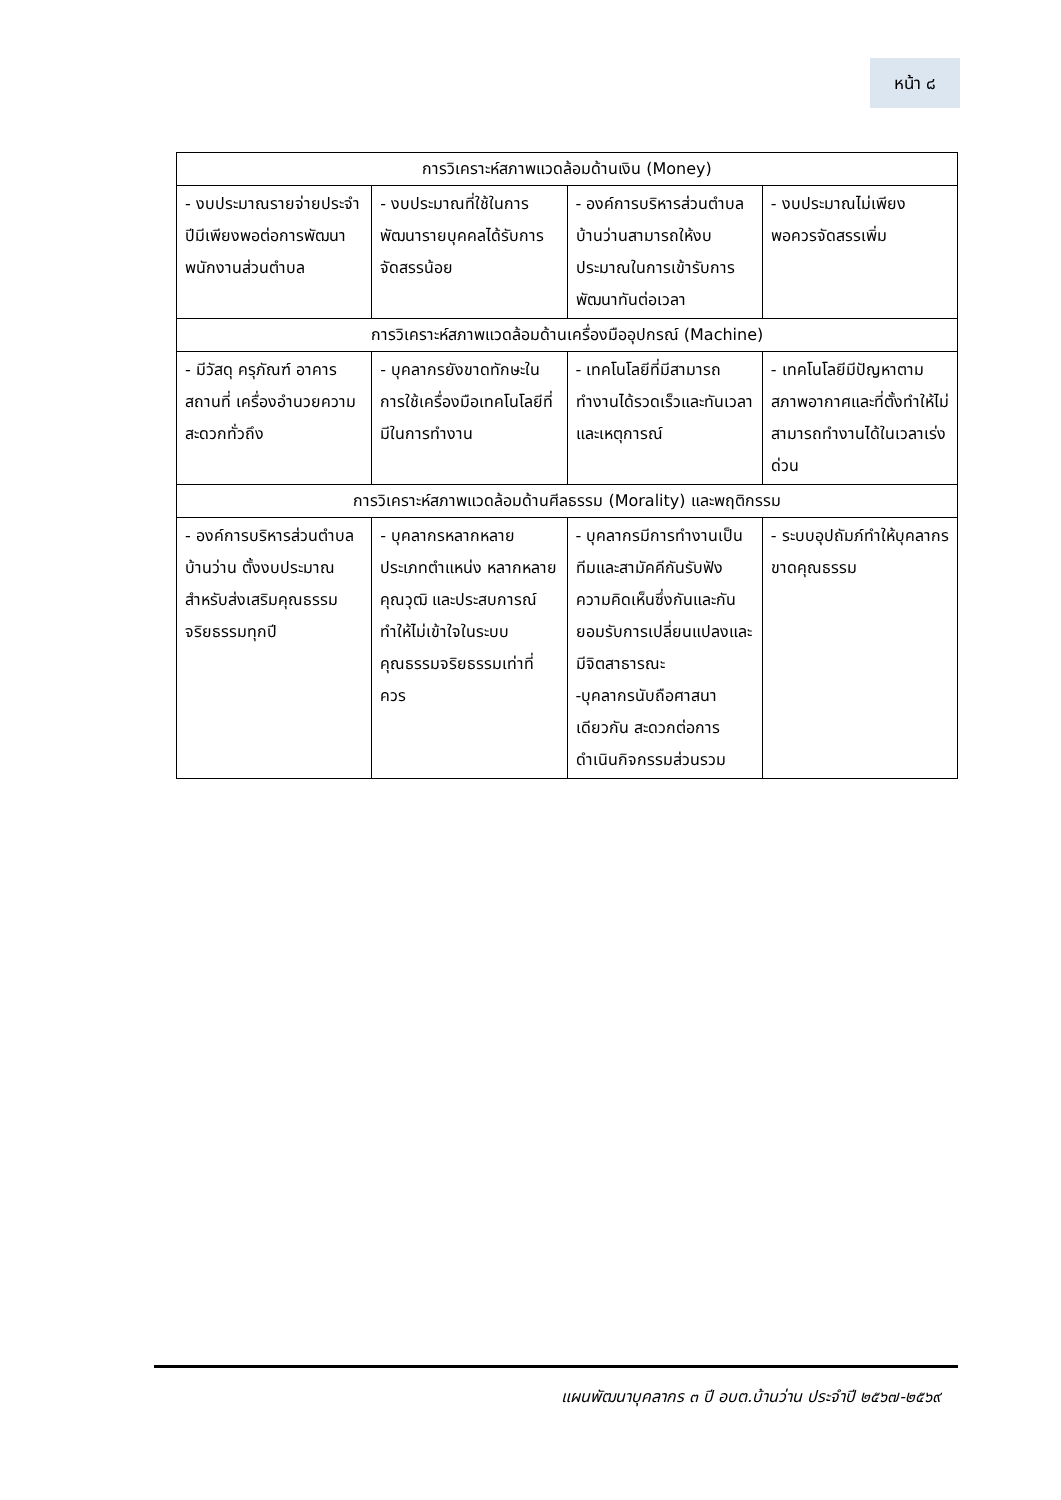หน้า ๘
| การวิเคราะห์สภาพแวดล้อมด้านเงิน (Money) | | | |
| --- | --- | --- | --- |
| - งบประมาณรายจ่ายประจำปีมีเพียงพอต่อการพัฒนาพนักงานส่วนตำบล | - งบประมาณที่ใช้ในการพัฒนารายบุคคลได้รับการจัดสรรน้อย | - องค์การบริหารส่วนตำบลบ้านว่านสามารถให้งบประมาณในการเข้ารับการพัฒนาทันต่อเวลา | - งบประมาณไม่เพียงพอควรจัดสรรเพิ่ม |
| การวิเคราะห์สภาพแวดล้อมด้านเครื่องมืออุปกรณ์ (Machine) | | | |
| - มีวัสดุ ครุภัณฑ์ อาคารสถานที่ เครื่องอำนวยความสะดวกทั่วถึง | - บุคลากรยังขาดทักษะในการใช้เครื่องมือเทคโนโลยีที่มีในการทำงาน | - เทคโนโลยีที่มีสามารถทำงานได้รวดเร็วและทันเวลาและเหตุการณ์ | - เทคโนโลยีมีปัญหาตามสภาพอากาศและที่ตั้งทำให้ไม่สามารถทำงานได้ในเวลาเร่งด่วน |
| การวิเคราะห์สภาพแวดล้อมด้านศีลธรรม (Morality) และพฤติกรรม | | | |
| - องค์การบริหารส่วนตำบลบ้านว่าน ตั้งงบประมาณสำหรับส่งเสริมคุณธรรมจริยธรรมทุกปี | - บุคลากรหลากหลายประเภทตำแหน่ง หลากหลายคุณวุฒิ และประสบการณ์ทำให้ไม่เข้าใจในระบบคุณธรรมจริยธรรมเท่าที่ควร | - บุคลากรมีการทำงานเป็นทีมและสามัคคีกันรับฟังความคิดเห็นซึ่งกันและกันยอมรับการเปลี่ยนแปลงและมีจิตสาธารณะ -บุคลากรนับถือศาสนาเดียวกัน สะดวกต่อการดำเนินกิจกรรมส่วนรวม | - ระบบอุปถัมภ์ทำให้บุคลากรขาดคุณธรรม |
แผนพัฒนาบุคลากร ๓ ปี อบต.บ้านว่าน ประจำปี ๒๕๖๗-๒๕๖๙